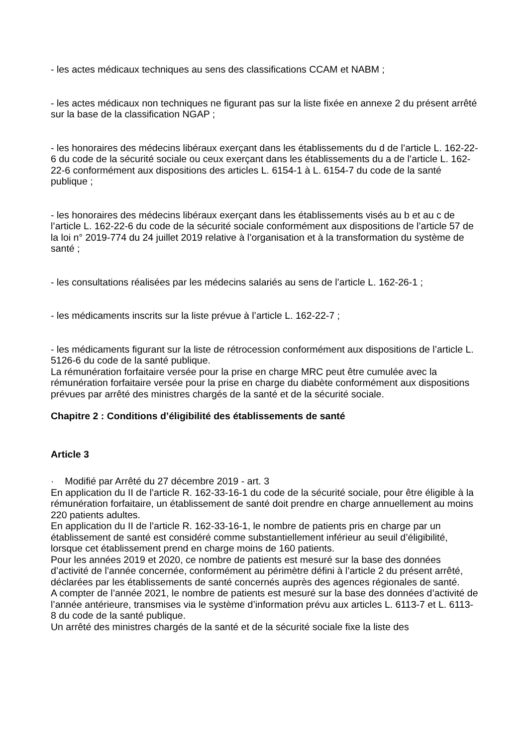- les actes médicaux techniques au sens des classifications CCAM et NABM ;
- les actes médicaux non techniques ne figurant pas sur la liste fixée en annexe 2 du présent arrêté sur la base de la classification NGAP ;
- les honoraires des médecins libéraux exerçant dans les établissements du d de l’article L. 162-22-6 du code de la sécurité sociale ou ceux exerçant dans les établissements du a de l’article L. 162-22-6 conformément aux dispositions des articles L. 6154-1 à L. 6154-7 du code de la santé publique ;
- les honoraires des médecins libéraux exerçant dans les établissements visés au b et au c de l’article L. 162-22-6 du code de la sécurité sociale conformément aux dispositions de l’article 57 de la loi n° 2019-774 du 24 juillet 2019 relative à l’organisation et à la transformation du système de santé ;
- les consultations réalisées par les médecins salariés au sens de l’article L. 162-26-1 ;
- les médicaments inscrits sur la liste prévue à l’article L. 162-22-7 ;
- les médicaments figurant sur la liste de rétrocession conformément aux dispositions de l’article L. 5126-6 du code de la santé publique.
La rémunération forfaitaire versée pour la prise en charge MRC peut être cumulée avec la rémunération forfaitaire versée pour la prise en charge du diabète conformément aux dispositions prévues par arrêté des ministres chargés de la santé et de la sécurité sociale.
Chapitre 2 : Conditions d’éligibilité des établissements de santé
Article 3
· Modifié par Arrêté du 27 décembre 2019 - art. 3
En application du II de l’article R. 162-33-16-1 du code de la sécurité sociale, pour être éligible à la rémunération forfaitaire, un établissement de santé doit prendre en charge annuellement au moins 220 patients adultes.
En application du II de l’article R. 162-33-16-1, le nombre de patients pris en charge par un établissement de santé est considéré comme substantiellement inférieur au seuil d’éligibilité, lorsque cet établissement prend en charge moins de 160 patients.
Pour les années 2019 et 2020, ce nombre de patients est mesuré sur la base des données d’activité de l’année concernée, conformément au périmètre défini à l’article 2 du présent arrêté, déclarées par les établissements de santé concernés auprès des agences régionales de santé.
A compter de l’année 2021, le nombre de patients est mesuré sur la base des données d’activité de l’année antérieure, transmises via le système d’information prévu aux articles L. 6113-7 et L. 6113-8 du code de la santé publique.
Un arrêté des ministres chargés de la santé et de la sécurité sociale fixe la liste des